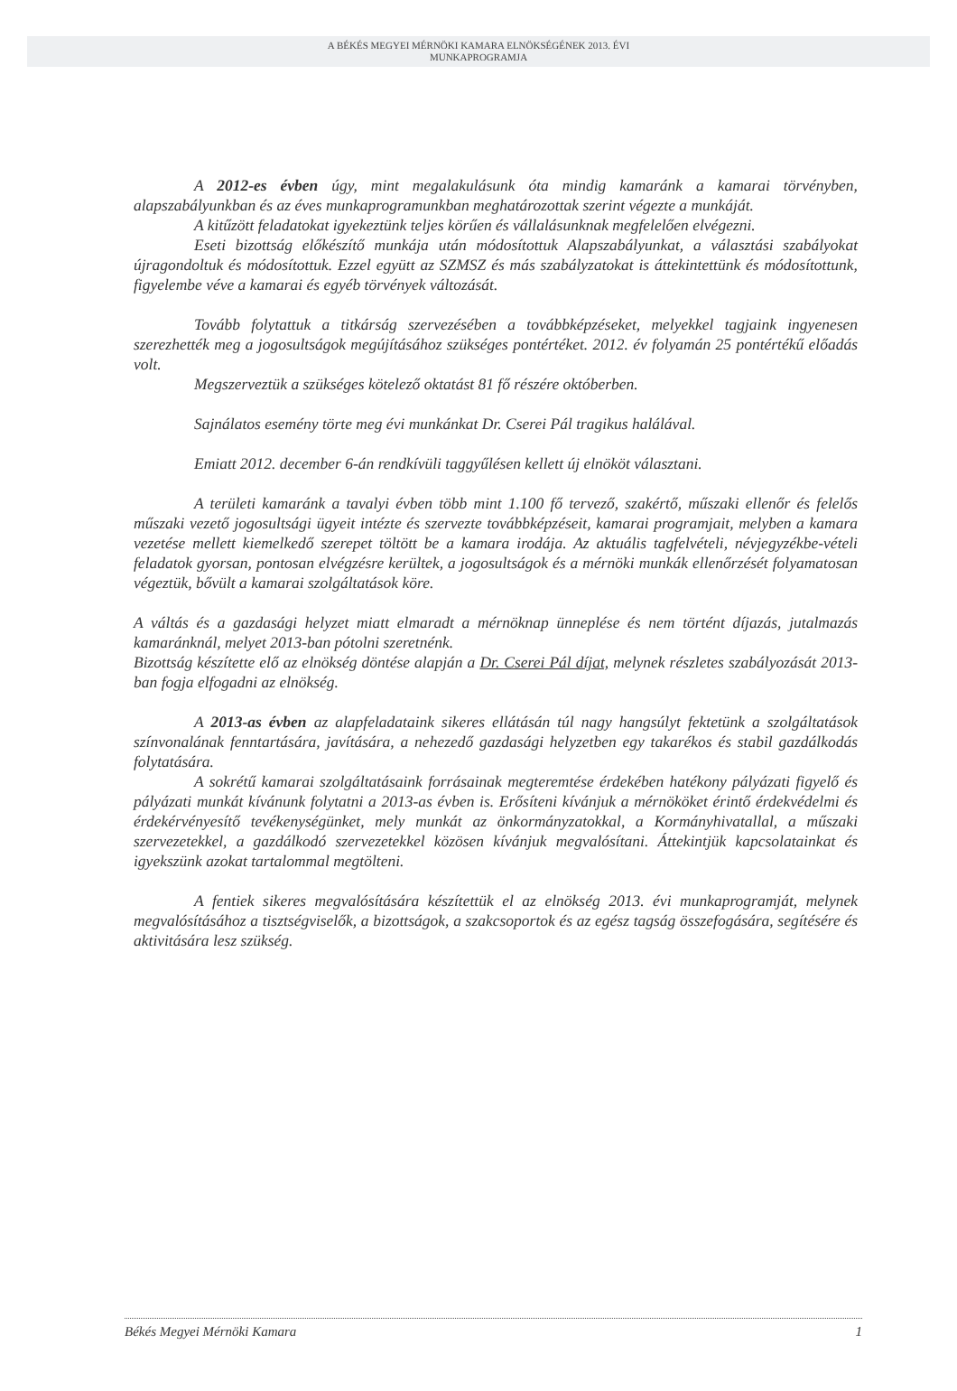A BÉKÉS MEGYEI MÉRNÖKI KAMARA ELNÖKSÉGÉNEK 2013. ÉVI
MUNKAPROGRAMJA
A 2012-es évben úgy, mint megalakulásunk óta mindig kamaránk a kamarai törvényben, alapszabályunkban és az éves munkaprogramunkban meghatározottak szerint végezte a munkáját.
A kitűzött feladatokat igyekeztünk teljes körűen és vállalásunknak megfelelően elvégezni.
Eseti bizottság előkészítő munkája után módosítottuk Alapszabályunkat, a választási szabályokat újragondoltuk és módosítottuk. Ezzel együtt az SZMSZ és más szabályzatokat is áttekintettünk és módosítottunk, figyelembe véve a kamarai és egyéb törvények változását.
Tovább folytattuk a titkárság szervezésében a továbbképzéseket, melyekkel tagjaink ingyenesen szerezhették meg a jogosultságok megújításához szükséges pontértéket. 2012. év folyamán 25 pontértékű előadás volt.
Megszerveztük a szükséges kötelező oktatást 81 fő részére októberben.
Sajnálatos esemény törte meg évi munkánkat Dr. Cserei Pál tragikus halálával.
Emiatt 2012. december 6-án rendkívüli taggyűlésen kellett új elnököt választani.
A területi kamaránk a tavalyi évben több mint 1.100 fő tervező, szakértő, műszaki ellenőr és felelős műszaki vezető jogosultsági ügyeit intézte és szervezte továbbképzéseit, kamarai programjait, melyben a kamara vezetése mellett kiemelkedő szerepet töltött be a kamara irodája. Az aktuális tagfelvételi, névjegyzékbe-vételi feladatok gyorsan, pontosan elvégzésre kerültek, a jogosultságok és a mérnöki munkák ellenőrzését folyamatosan végeztük, bővült a kamarai szolgáltatások köre.
A váltás és a gazdasági helyzet miatt elmaradt a mérnöknap ünneplése és nem történt díjazás, jutalmazás kamaránknál, melyet 2013-ban pótolni szeretnénk.
Bizottság készítette elő az elnökség döntése alapján a Dr. Cserei Pál díjat, melynek részletes szabályozását 2013-ban fogja elfogadni az elnökség.
A 2013-as évben az alapfeladataink sikeres ellátásán túl nagy hangsúlyt fektetünk a szolgáltatások színvonalának fenntartására, javítására, a nehezedő gazdasági helyzetben egy takarékos és stabil gazdálkodás folytatására.
A sokrétű kamarai szolgáltatásaink forrásainak megteremtése érdekében hatékony pályázati figyelő és pályázati munkát kívánunk folytatni a 2013-as évben is. Erősíteni kívánjuk a mérnököket érintő érdekvédelmi és érdekérvényesítő tevékenységünket, mely munkát az önkormányzatokkal, a Kormányhivatallal, a műszaki szervezetekkel, a gazdálkodó szervezetekkel közösen kívánjuk megvalósítani. Áttekintjük kapcsolatainkat és igyekszünk azokat tartalommal megtölteni.
A fentiek sikeres megvalósítására készítettük el az elnökség 2013. évi munkaprogramját, melynek megvalósításához a tisztségviselők, a bizottságok, a szakcsoportok és az egész tagság összefogására, segítésére és aktivitására lesz szükség.
Békés Megyei Mérnöki Kamara 1